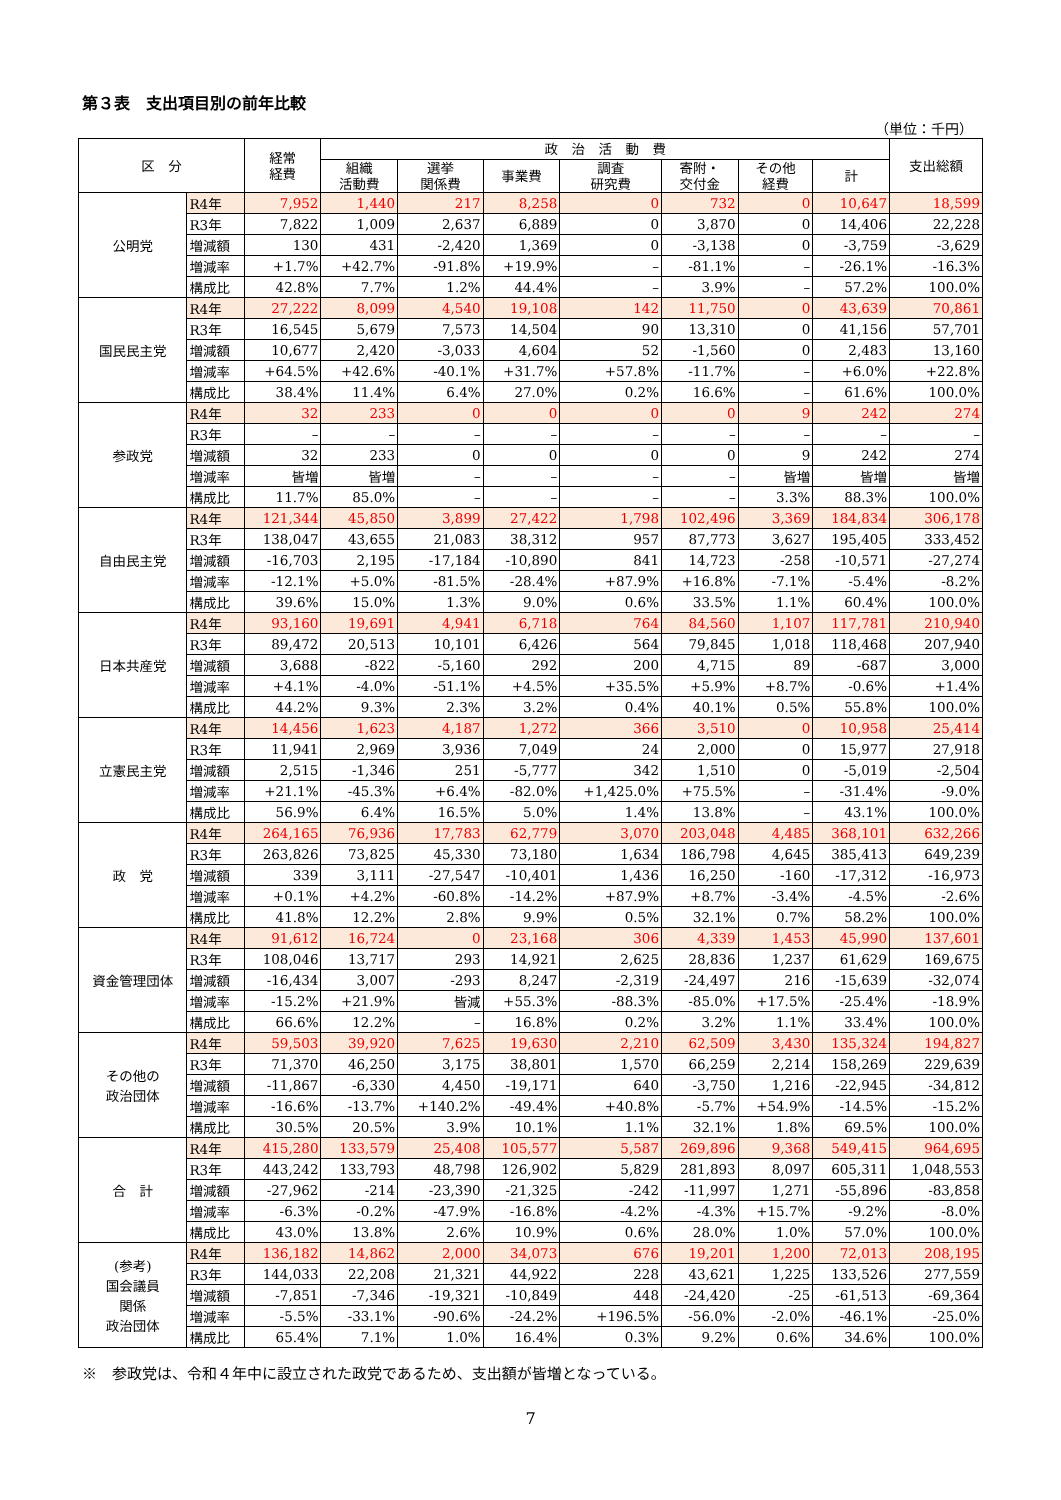第３表　支出項目別の前年比較
（単位：千円）
| 区 分 | | 経常 経費 | 政 治 活 動 費 | | | | | | | 支出総額 |
| --- | --- | --- | --- | --- | --- | --- | --- | --- | --- | --- |
| | | | 組織 活動費 | 選挙 関係費 | 事業費 | 調査 研究費 | 寄附・ 交付金 | その他 経費 | 計 | |
| 公明党 | R4年 | 7,952 | 1,440 | 217 | 8,258 | 0 | 732 | 0 | 10,647 | 18,599 |
| | R3年 | 7,822 | 1,009 | 2,637 | 6,889 | 0 | 3,870 | 0 | 14,406 | 22,228 |
| | 増減額 | 130 | 431 | -2,420 | 1,369 | 0 | -3,138 | 0 | -3,759 | -3,629 |
| | 増減率 | +1.7% | +42.7% | -91.8% | +19.9% | – | -81.1% | – | -26.1% | -16.3% |
| | 構成比 | 42.8% | 7.7% | 1.2% | 44.4% | – | 3.9% | – | 57.2% | 100.0% |
| 国民民主党 | R4年 | 27,222 | 8,099 | 4,540 | 19,108 | 142 | 11,750 | 0 | 43,639 | 70,861 |
| | R3年 | 16,545 | 5,679 | 7,573 | 14,504 | 90 | 13,310 | 0 | 41,156 | 57,701 |
| | 増減額 | 10,677 | 2,420 | -3,033 | 4,604 | 52 | -1,560 | 0 | 2,483 | 13,160 |
| | 増減率 | +64.5% | +42.6% | -40.1% | +31.7% | +57.8% | -11.7% | – | +6.0% | +22.8% |
| | 構成比 | 38.4% | 11.4% | 6.4% | 27.0% | 0.2% | 16.6% | – | 61.6% | 100.0% |
| 参政党 | R4年 | 32 | 233 | 0 | 0 | 0 | 0 | 9 | 242 | 274 |
| | R3年 | – | – | – | – | – | – | – | – | – |
| | 増減額 | 32 | 233 | 0 | 0 | 0 | 0 | 9 | 242 | 274 |
| | 増減率 | 皆増 | 皆増 | – | – | – | – | 皆増 | 皆増 | 皆増 |
| | 構成比 | 11.7% | 85.0% | – | – | – | – | 3.3% | 88.3% | 100.0% |
| 自由民主党 | R4年 | 121,344 | 45,850 | 3,899 | 27,422 | 1,798 | 102,496 | 3,369 | 184,834 | 306,178 |
| | R3年 | 138,047 | 43,655 | 21,083 | 38,312 | 957 | 87,773 | 3,627 | 195,405 | 333,452 |
| | 増減額 | -16,703 | 2,195 | -17,184 | -10,890 | 841 | 14,723 | -258 | -10,571 | -27,274 |
| | 増減率 | -12.1% | +5.0% | -81.5% | -28.4% | +87.9% | +16.8% | -7.1% | -5.4% | -8.2% |
| | 構成比 | 39.6% | 15.0% | 1.3% | 9.0% | 0.6% | 33.5% | 1.1% | 60.4% | 100.0% |
| 日本共産党 | R4年 | 93,160 | 19,691 | 4,941 | 6,718 | 764 | 84,560 | 1,107 | 117,781 | 210,940 |
| | R3年 | 89,472 | 20,513 | 10,101 | 6,426 | 564 | 79,845 | 1,018 | 118,468 | 207,940 |
| | 増減額 | 3,688 | -822 | -5,160 | 292 | 200 | 4,715 | 89 | -687 | 3,000 |
| | 増減率 | +4.1% | -4.0% | -51.1% | +4.5% | +35.5% | +5.9% | +8.7% | -0.6% | +1.4% |
| | 構成比 | 44.2% | 9.3% | 2.3% | 3.2% | 0.4% | 40.1% | 0.5% | 55.8% | 100.0% |
| 立憲民主党 | R4年 | 14,456 | 1,623 | 4,187 | 1,272 | 366 | 3,510 | 0 | 10,958 | 25,414 |
| | R3年 | 11,941 | 2,969 | 3,936 | 7,049 | 24 | 2,000 | 0 | 15,977 | 27,918 |
| | 増減額 | 2,515 | -1,346 | 251 | -5,777 | 342 | 1,510 | 0 | -5,019 | -2,504 |
| | 増減率 | +21.1% | -45.3% | +6.4% | -82.0% | +1,425.0% | +75.5% | – | -31.4% | -9.0% |
| | 構成比 | 56.9% | 6.4% | 16.5% | 5.0% | 1.4% | 13.8% | – | 43.1% | 100.0% |
| 政 党 | R4年 | 264,165 | 76,936 | 17,783 | 62,779 | 3,070 | 203,048 | 4,485 | 368,101 | 632,266 |
| | R3年 | 263,826 | 73,825 | 45,330 | 73,180 | 1,634 | 186,798 | 4,645 | 385,413 | 649,239 |
| | 増減額 | 339 | 3,111 | -27,547 | -10,401 | 1,436 | 16,250 | -160 | -17,312 | -16,973 |
| | 増減率 | +0.1% | +4.2% | -60.8% | -14.2% | +87.9% | +8.7% | -3.4% | -4.5% | -2.6% |
| | 構成比 | 41.8% | 12.2% | 2.8% | 9.9% | 0.5% | 32.1% | 0.7% | 58.2% | 100.0% |
| 資金管理団体 | R4年 | 91,612 | 16,724 | 0 | 23,168 | 306 | 4,339 | 1,453 | 45,990 | 137,601 |
| | R3年 | 108,046 | 13,717 | 293 | 14,921 | 2,625 | 28,836 | 1,237 | 61,629 | 169,675 |
| | 増減額 | -16,434 | 3,007 | -293 | 8,247 | -2,319 | -24,497 | 216 | -15,639 | -32,074 |
| | 増減率 | -15.2% | +21.9% | 皆減 | +55.3% | -88.3% | -85.0% | +17.5% | -25.4% | -18.9% |
| | 構成比 | 66.6% | 12.2% | – | 16.8% | 0.2% | 3.2% | 1.1% | 33.4% | 100.0% |
| その他の 政治団体 | R4年 | 59,503 | 39,920 | 7,625 | 19,630 | 2,210 | 62,509 | 3,430 | 135,324 | 194,827 |
| | R3年 | 71,370 | 46,250 | 3,175 | 38,801 | 1,570 | 66,259 | 2,214 | 158,269 | 229,639 |
| | 増減額 | -11,867 | -6,330 | 4,450 | -19,171 | 640 | -3,750 | 1,216 | -22,945 | -34,812 |
| | 増減率 | -16.6% | -13.7% | +140.2% | -49.4% | +40.8% | -5.7% | +54.9% | -14.5% | -15.2% |
| | 構成比 | 30.5% | 20.5% | 3.9% | 10.1% | 1.1% | 32.1% | 1.8% | 69.5% | 100.0% |
| 合 計 | R4年 | 415,280 | 133,579 | 25,408 | 105,577 | 5,587 | 269,896 | 9,368 | 549,415 | 964,695 |
| | R3年 | 443,242 | 133,793 | 48,798 | 126,902 | 5,829 | 281,893 | 8,097 | 605,311 | 1,048,553 |
| | 増減額 | -27,962 | -214 | -23,390 | -21,325 | -242 | -11,997 | 1,271 | -55,896 | -83,858 |
| | 増減率 | -6.3% | -0.2% | -47.9% | -16.8% | -4.2% | -4.3% | +15.7% | -9.2% | -8.0% |
| | 構成比 | 43.0% | 13.8% | 2.6% | 10.9% | 0.6% | 28.0% | 1.0% | 57.0% | 100.0% |
| (参考) 国会議員 関係 政治団体 | R4年 | 136,182 | 14,862 | 2,000 | 34,073 | 676 | 19,201 | 1,200 | 72,013 | 208,195 |
| | R3年 | 144,033 | 22,208 | 21,321 | 44,922 | 228 | 43,621 | 1,225 | 133,526 | 277,559 |
| | 増減額 | -7,851 | -7,346 | -19,321 | -10,849 | 448 | -24,420 | -25 | -61,513 | -69,364 |
| | 増減率 | -5.5% | -33.1% | -90.6% | -24.2% | +196.5% | -56.0% | -2.0% | -46.1% | -25.0% |
| | 構成比 | 65.4% | 7.1% | 1.0% | 16.4% | 0.3% | 9.2% | 0.6% | 34.6% | 100.0% |
※　参政党は、令和４年中に設立された政党であるため、支出額が皆増となっている。
7